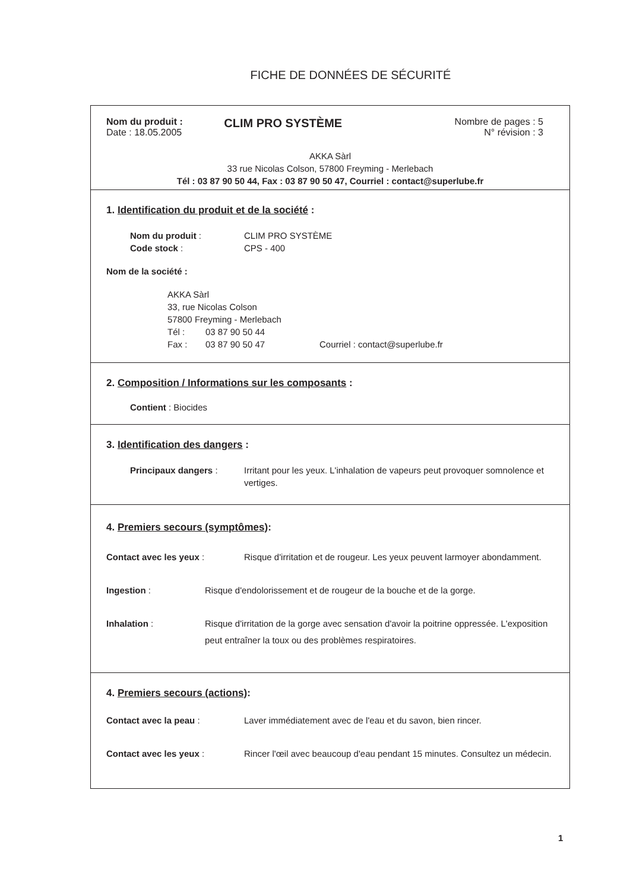FICHE DE DONNÉES DE SÉCURITÉ
Nom du produit :
Date : 18.05.2005
CLIM PRO SYSTÈME
Nombre de pages : 5
N° révision : 3
AKKA Sàrl
33 rue Nicolas Colson, 57800 Freyming - Merlebach
Tél : 03 87 90 50 44, Fax : 03 87 90 50 47, Courriel : contact@superlube.fr
1. Identification du produit et de la société :
Nom du produit : CLIM PRO SYSTÈME
Code stock : CPS - 400
Nom de la société :
AKKA Sàrl
33, rue Nicolas Colson
57800 Freyming - Merlebach
Tél : 03 87 90 50 44
Fax : 03 87 90 50 47 Courriel : contact@superlube.fr
2. Composition / Informations sur les composants :
Contient : Biocides
3. Identification des dangers :
Principaux dangers : Irritant pour les yeux. L'inhalation de vapeurs peut provoquer somnolence et vertiges.
4. Premiers secours (symptômes):
Contact avec les yeux : Risque d'irritation et de rougeur. Les yeux peuvent larmoyer abondamment.
Ingestion : Risque d'endolorissement et de rougeur de la bouche et de la gorge.
Inhalation : Risque d'irritation de la gorge avec sensation d'avoir la poitrine oppressée. L'exposition peut entraîner la toux ou des problèmes respiratoires.
4. Premiers secours (actions):
Contact avec la peau : Laver immédiatement avec de l'eau et du savon, bien rincer.
Contact avec les yeux : Rincer l'œil avec beaucoup d'eau pendant 15 minutes. Consultez un médecin.
1